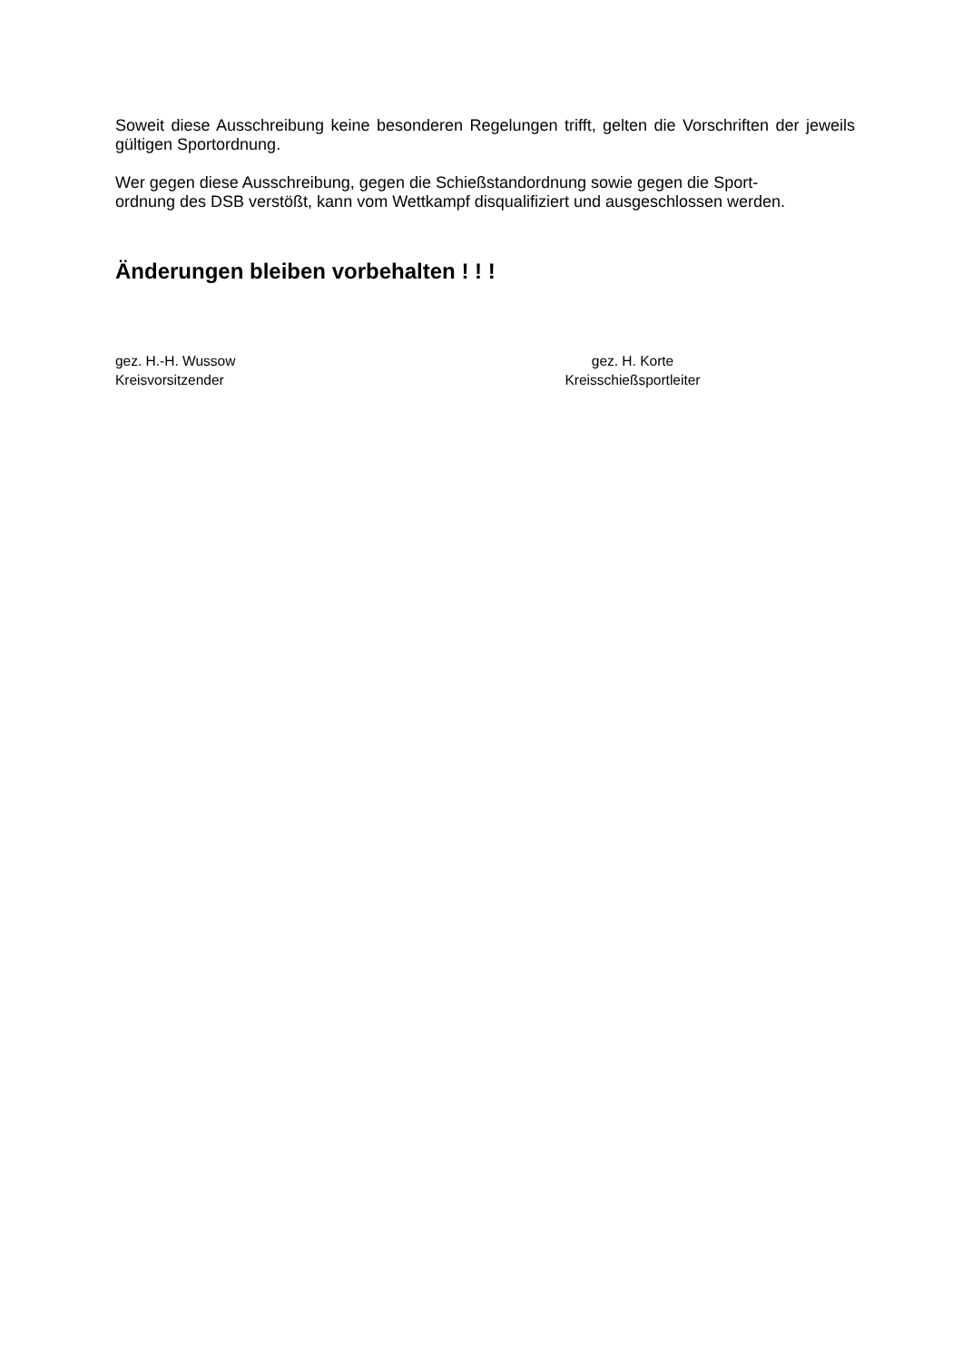Soweit diese Ausschreibung keine besonderen Regelungen trifft, gelten die Vorschriften der jeweils gültigen Sportordnung.
Wer gegen diese Ausschreibung, gegen die Schießstandordnung sowie gegen die Sport-
ordnung des DSB verstößt, kann vom Wettkampf disqualifiziert und ausgeschlossen werden.
Änderungen bleiben vorbehalten ! ! !
gez. H.-H. Wussow
Kreisvorsitzender
gez. H. Korte
Kreisschießsportleiter